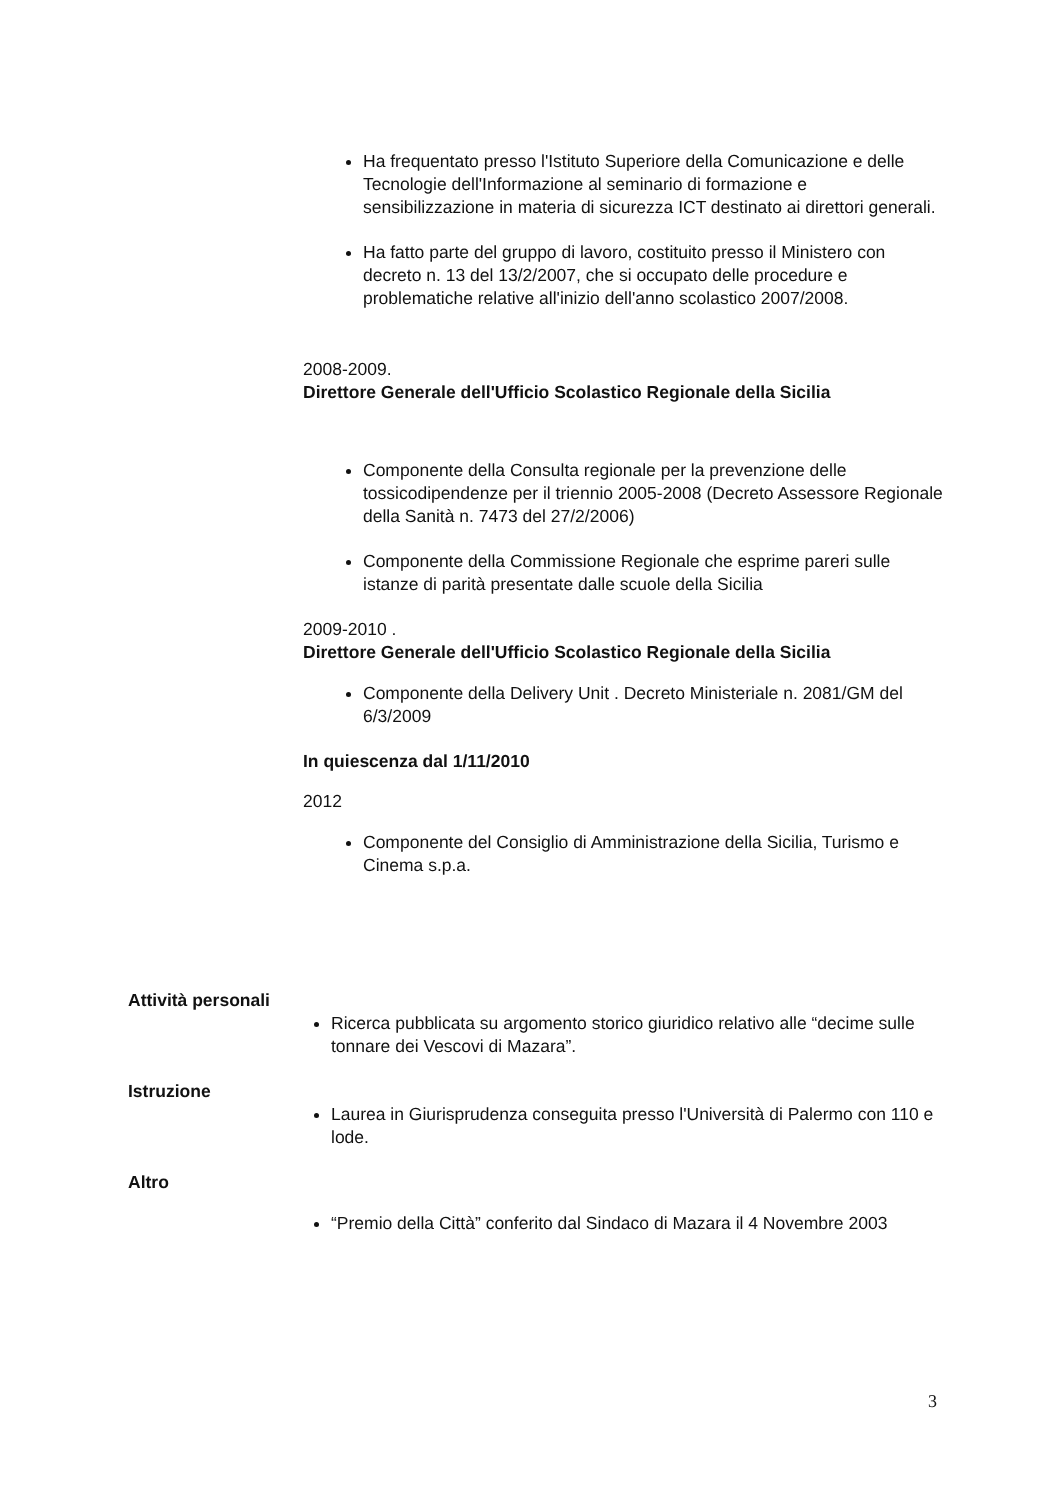Ha frequentato presso l'Istituto Superiore della Comunicazione e delle Tecnologie dell'Informazione al seminario di formazione e sensibilizzazione in materia di sicurezza ICT destinato ai direttori generali.
Ha fatto parte del gruppo di lavoro, costituito presso il Ministero con decreto n. 13 del 13/2/2007, che si occupato delle procedure e problematiche relative all'inizio dell'anno scolastico 2007/2008.
2008-2009.
Direttore Generale dell'Ufficio Scolastico Regionale della Sicilia
Componente della Consulta regionale per la prevenzione delle tossicodipendenze per il triennio 2005-2008 (Decreto Assessore Regionale della Sanità n. 7473 del 27/2/2006)
Componente della Commissione Regionale che esprime pareri sulle istanze di parità presentate dalle scuole della Sicilia
2009-2010 .
Direttore Generale dell'Ufficio Scolastico Regionale della Sicilia
Componente della Delivery Unit . Decreto Ministeriale n. 2081/GM del 6/3/2009
In quiescenza dal 1/11/2010
2012
Componente del Consiglio di Amministrazione della Sicilia, Turismo e Cinema s.p.a.
Attività personali
Ricerca pubblicata su argomento storico giuridico relativo alle “decime sulle tonnare dei Vescovi di Mazara”.
Istruzione
Laurea in Giurisprudenza conseguita presso l'Università di Palermo con 110 e lode.
Altro
“Premio della Città” conferito dal Sindaco di Mazara il 4 Novembre 2003
3